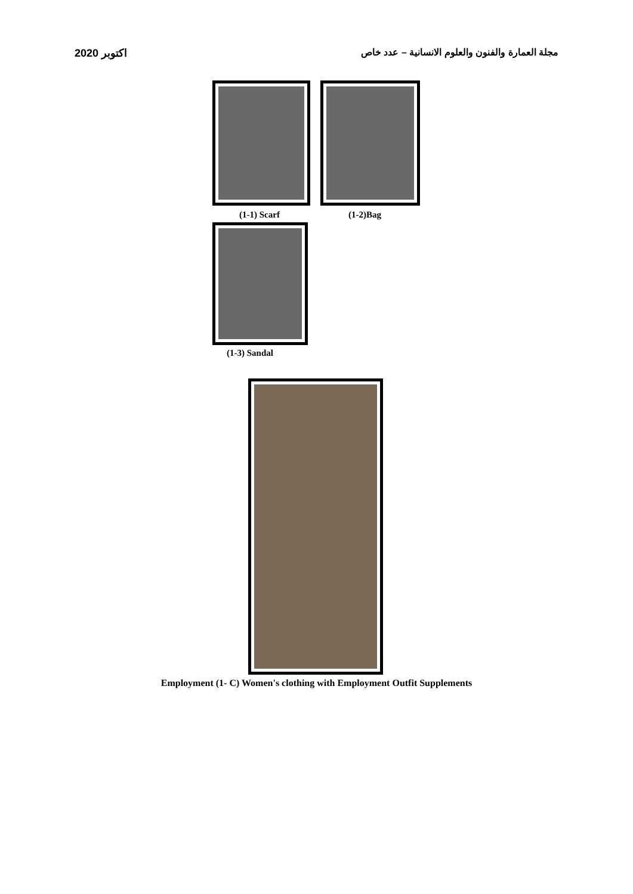اكتوبر 2020 مجلة العمارة والفنون والعلوم الانسانية – عدد خاص
(1-1) Scarf (1-2)Bag
(1-3) Sandal
Employment (1- C) Women's clothing with Employment Outfit Supplements